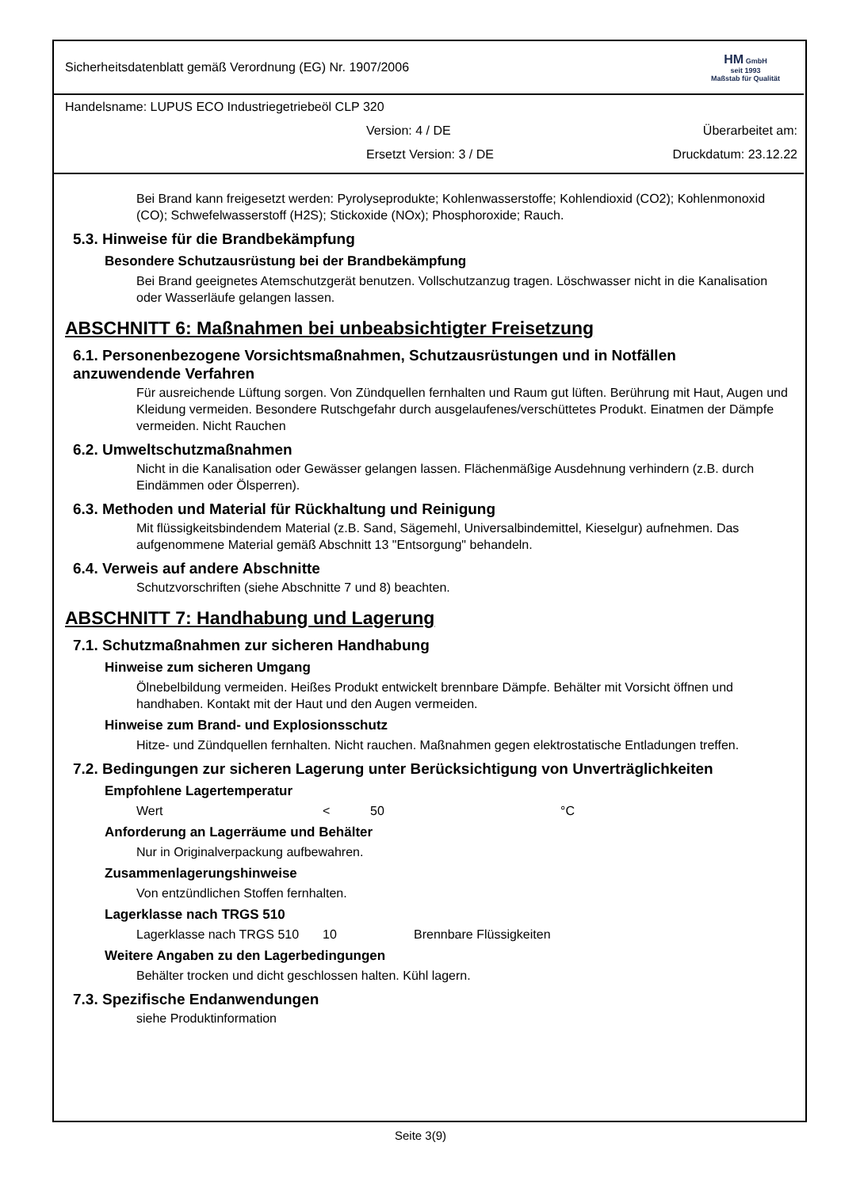Sicherheitsdatenblatt gemäß Verordnung (EG) Nr. 1907/2006 HM GmbH
seit 1993
Maßstab für Qualität
Handelsname: LUPUS ECO Industriegetriebeöl CLP 320
Version: 4 / DE Überarbeitet am:
Ersetzt Version: 3 / DE Druckdatum: 23.12.22
Bei Brand kann freigesetzt werden: Pyrolyseprodukte; Kohlenwasserstoffe; Kohlendioxid (CO2); Kohlenmonoxid (CO); Schwefelwasserstoff (H2S); Stickoxide (NOx); Phosphoroxide; Rauch.
5.3. Hinweise für die Brandbekämpfung
Besondere Schutzausrüstung bei der Brandbekämpfung
Bei Brand geeignetes Atemschutzgerät benutzen. Vollschutzanzug tragen. Löschwasser nicht in die Kanalisation oder Wasserläufe gelangen lassen.
ABSCHNITT 6: Maßnahmen bei unbeabsichtigter Freisetzung
6.1. Personenbezogene Vorsichtsmaßnahmen, Schutzausrüstungen und in Notfällen anzuwendende Verfahren
Für ausreichende Lüftung sorgen. Von Zündquellen fernhalten und Raum gut lüften. Berührung mit Haut, Augen und Kleidung vermeiden. Besondere Rutschgefahr durch ausgelaufenes/verschüttetes Produkt. Einatmen der Dämpfe vermeiden. Nicht Rauchen
6.2. Umweltschutzmaßnahmen
Nicht in die Kanalisation oder Gewässer gelangen lassen. Flächenmäßige Ausdehnung verhindern (z.B. durch Eindämmen oder Ölsperren).
6.3. Methoden und Material für Rückhaltung und Reinigung
Mit flüssigkeitsbindendem Material (z.B. Sand, Sägemehl, Universalbindemittel, Kieselgur) aufnehmen. Das aufgenommene Material gemäß Abschnitt 13 "Entsorgung" behandeln.
6.4. Verweis auf andere Abschnitte
Schutzvorschriften (siehe Abschnitte 7 und 8) beachten.
ABSCHNITT 7: Handhabung und Lagerung
7.1. Schutzmaßnahmen zur sicheren Handhabung
Hinweise zum sicheren Umgang
Ölnebelbildung vermeiden. Heißes Produkt entwickelt brennbare Dämpfe. Behälter mit Vorsicht öffnen und handhaben. Kontakt mit der Haut und den Augen vermeiden.
Hinweise zum Brand- und Explosionsschutz
Hitze- und Zündquellen fernhalten. Nicht rauchen. Maßnahmen gegen elektrostatische Entladungen treffen.
7.2. Bedingungen zur sicheren Lagerung unter Berücksichtigung von Unverträglichkeiten
Empfohlene Lagertemperatur
Wert < 50 °C
Anforderung an Lagerräume und Behälter
Nur in Originalverpackung aufbewahren.
Zusammenlagerungshinweise
Von entzündlichen Stoffen fernhalten.
Lagerklasse nach TRGS 510
Lagerklasse nach TRGS 510 10 Brennbare Flüssigkeiten
Weitere Angaben zu den Lagerbedingungen
Behälter trocken und dicht geschlossen halten. Kühl lagern.
7.3. Spezifische Endanwendungen
siehe Produktinformation
Seite 3(9)